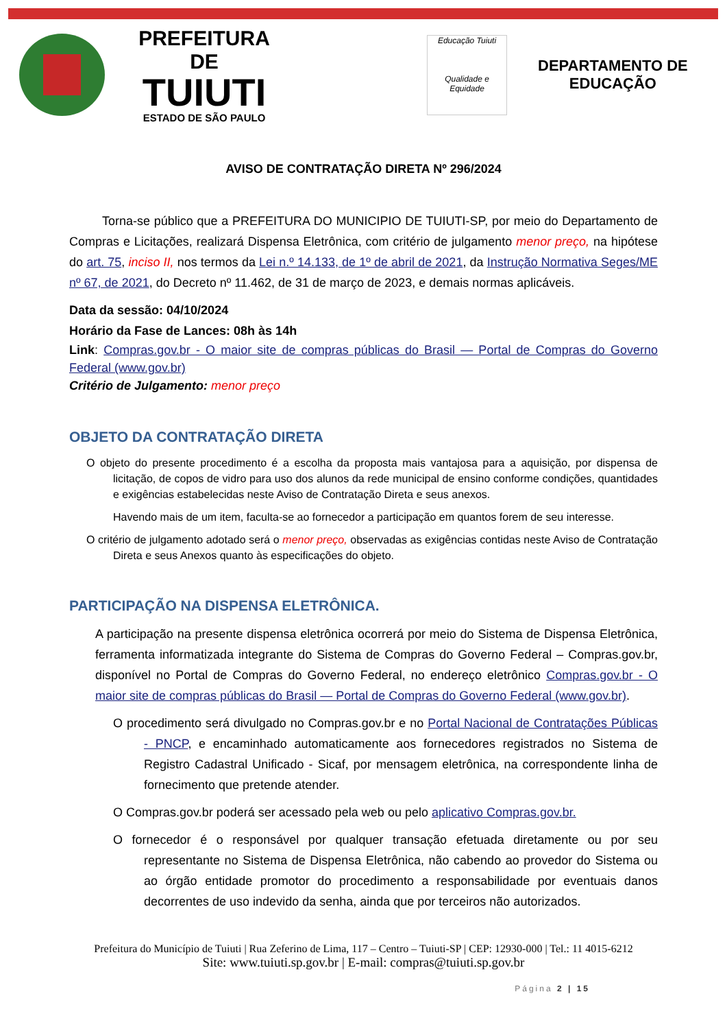PREFEITURA DE
TUIUTI
ESTADO DE SÃO PAULO
Educação Tuiuti
Qualidade e Equidade
DEPARTAMENTO DE
EDUCAÇÃO
AVISO DE CONTRATAÇÃO DIRETA Nº 296/2024
Torna-se público que a PREFEITURA DO MUNICIPIO DE TUIUTI-SP, por meio do Departamento de Compras e Licitações, realizará Dispensa Eletrônica, com critério de julgamento menor preço, na hipótese do art. 75, inciso II, nos termos da Lei n.º 14.133, de 1º de abril de 2021, da Instrução Normativa Seges/ME nº 67, de 2021, do Decreto nº 11.462, de 31 de março de 2023, e demais normas aplicáveis.
Data da sessão: 04/10/2024
Horário da Fase de Lances: 08h às 14h
Link: Compras.gov.br - O maior site de compras públicas do Brasil — Portal de Compras do Governo Federal (www.gov.br)
Critério de Julgamento: menor preço
OBJETO DA CONTRATAÇÃO DIRETA
O objeto do presente procedimento é a escolha da proposta mais vantajosa para a aquisição, por dispensa de licitação, de copos de vidro para uso dos alunos da rede municipal de ensino conforme condições, quantidades e exigências estabelecidas neste Aviso de Contratação Direta e seus anexos.
Havendo mais de um item, faculta-se ao fornecedor a participação em quantos forem de seu interesse.
O critério de julgamento adotado será o menor preço, observadas as exigências contidas neste Aviso de Contratação Direta e seus Anexos quanto às especificações do objeto.
PARTICIPAÇÃO NA DISPENSA ELETRÔNICA.
A participação na presente dispensa eletrônica ocorrerá por meio do Sistema de Dispensa Eletrônica, ferramenta informatizada integrante do Sistema de Compras do Governo Federal – Compras.gov.br, disponível no Portal de Compras do Governo Federal, no endereço eletrônico Compras.gov.br - O maior site de compras públicas do Brasil — Portal de Compras do Governo Federal (www.gov.br).
O procedimento será divulgado no Compras.gov.br e no Portal Nacional de Contratações Públicas - PNCP, e encaminhado automaticamente aos fornecedores registrados no Sistema de Registro Cadastral Unificado - Sicaf, por mensagem eletrônica, na correspondente linha de fornecimento que pretende atender.
O Compras.gov.br poderá ser acessado pela web ou pelo aplicativo Compras.gov.br.
O fornecedor é o responsável por qualquer transação efetuada diretamente ou por seu representante no Sistema de Dispensa Eletrônica, não cabendo ao provedor do Sistema ou ao órgão entidade promotor do procedimento a responsabilidade por eventuais danos decorrentes de uso indevido da senha, ainda que por terceiros não autorizados.
Prefeitura do Município de Tuiuti | Rua Zeferino de Lima, 117 – Centro – Tuiuti-SP | CEP: 12930-000 | Tel.: 11 4015-6212
Site: www.tuiuti.sp.gov.br | E-mail: compras@tuiuti.sp.gov.br
Página 2 | 15